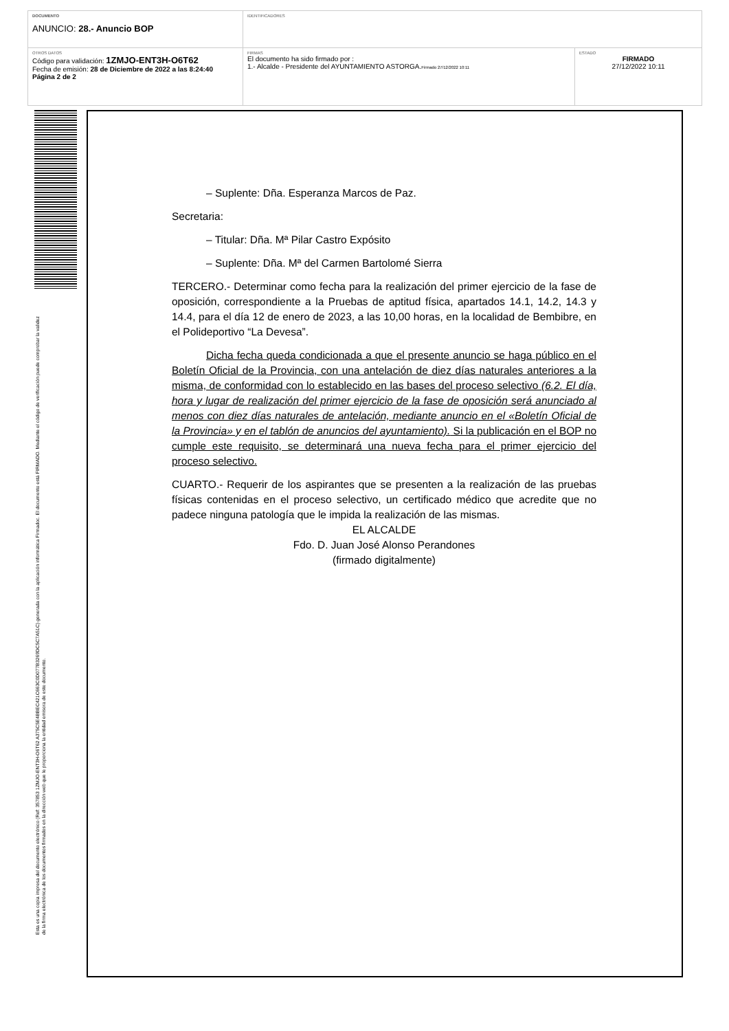| DOCUMENTO ANUNCIO: 28.- Anuncio BOP | IDENTIFICADORES | |
| OTROS DATOS Código para validación: 1ZMJO-ENT3H-O6T62 Fecha de emisión: 28 de Diciembre de 2022 a las 8:24:40 Página 2 de 2 | FIRMAS El documento ha sido firmado por : 1.- Alcalde - Presidente del AYUNTAMIENTO ASTORGA. Firmado 27/12/2022 10:11 | ESTADO FIRMADO 27/12/2022 10:11 |
Esta es una copia impresa del documento electrónico (Ref: 357853 1ZMJO-ENT3H-O6T62 A375C5E4BBEC421C663C0D077B3269DC5C7A51C) generada con la aplicación informática Firmadoc. El documento está FIRMADO. Mediante el código de verificación puede comprobar la validez de la firma electrónica de los documentos firmados en la dirección web que le proporciona la entidad emisora de este documento.
– Suplente: Dña. Esperanza Marcos de Paz.
Secretaria:
– Titular: Dña. Mª Pilar Castro Expósito
– Suplente: Dña. Mª del Carmen Bartolomé Sierra
TERCERO.- Determinar como fecha para la realización del primer ejercicio de la fase de oposición, correspondiente a la Pruebas de aptitud física, apartados 14.1, 14.2, 14.3 y 14.4, para el día 12 de enero de 2023, a las 10,00 horas, en la localidad de Bembibre, en el Polideportivo “La Devesa”.
Dicha fecha queda condicionada a que el presente anuncio se haga público en el Boletín Oficial de la Provincia, con una antelación de diez días naturales anteriores a la misma, de conformidad con lo establecido en las bases del proceso selectivo (6.2. El día, hora y lugar de realización del primer ejercicio de la fase de oposición será anunciado al menos con diez días naturales de antelación, mediante anuncio en el «Boletín Oficial de la Provincia» y en el tablón de anuncios del ayuntamiento). Si la publicación en el BOP no cumple este requisito, se determinará una nueva fecha para el primer ejercicio del proceso selectivo.
CUARTO.- Requerir de los aspirantes que se presenten a la realización de las pruebas físicas contenidas en el proceso selectivo, un certificado médico que acredite que no padece ninguna patología que le impida la realización de las mismas.
EL ALCALDE
Fdo. D. Juan José Alonso Perandones
(firmado digitalmente)